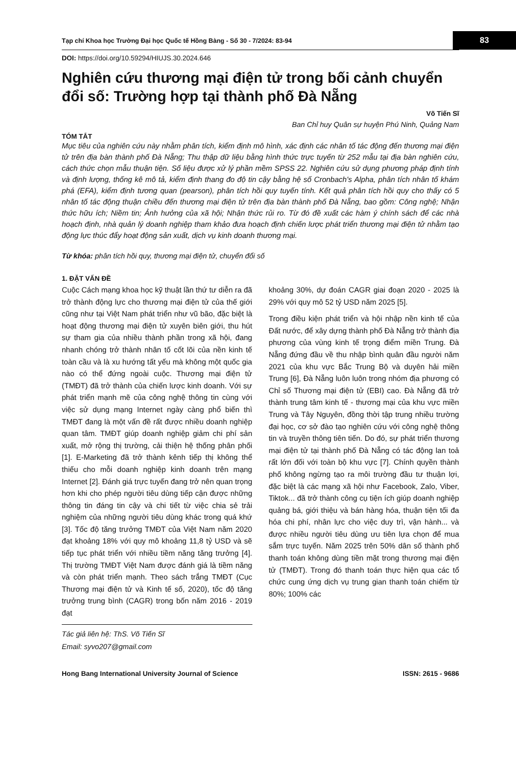Tạp chí Khoa học Trường Đại học Quốc tế Hồng Bàng - Số 30 - 7/2024: 83-94
83
DOI: https://doi.org/10.59294/HIUJS.30.2024.646
Nghiên cứu thương mại điện tử trong bối cảnh chuyển đổi số: Trường hợp tại thành phố Đà Nẵng
Võ Tiến Sĩ
Ban Chỉ huy Quân sự huyện Phú Ninh, Quảng Nam
TÓM TẮT
Mục tiêu của nghiên cứu này nhằm phân tích, kiểm định mô hình, xác định các nhân tố tác động đến thương mại điện tử trên địa bàn thành phố Đà Nẵng; Thu thập dữ liệu bằng hình thức trực tuyến từ 252 mẫu tại địa bàn nghiên cứu, cách thức chọn mẫu thuận tiện. Số liệu được xử lý phần mềm SPSS 22. Nghiên cứu sử dụng phương pháp định tính và định lượng, thống kê mô tả, kiểm định thang đo độ tin cậy bằng hệ số Cronbach's Alpha, phân tích nhân tố khám phá (EFA), kiểm định tương quan (pearson), phân tích hồi quy tuyến tính. Kết quả phân tích hồi quy cho thấy có 5 nhân tố tác động thuận chiều đến thương mại điện tử trên địa bàn thành phố Đà Nẵng, bao gồm: Công nghệ; Nhận thức hữu ích; Niềm tin; Ảnh hưởng của xã hội; Nhận thức rủi ro. Từ đó đề xuất các hàm ý chính sách để các nhà hoạch định, nhà quản lý doanh nghiệp tham khảo đưa hoạch định chiến lược phát triển thương mại điện tử nhằm tạo động lực thúc đẩy hoạt động sản xuất, dịch vụ kinh doanh thương mại.
Từ khóa: phân tích hồi quy, thương mại điện tử, chuyển đổi số
1. ĐẶT VẤN ĐỀ
Cuộc Cách mạng khoa học kỹ thuật lần thứ tư diễn ra đã trở thành động lực cho thương mại điện tử của thế giới cũng như tại Việt Nam phát triển như vũ bão, đặc biệt là hoạt động thương mại điện tử xuyên biên giới, thu hút sự tham gia của nhiều thành phần trong xã hội, đang nhanh chóng trở thành nhân tố cốt lõi của nền kinh tế toàn cầu và là xu hướng tất yếu mà không một quốc gia nào có thể đứng ngoài cuộc. Thương mại điện tử (TMĐT) đã trở thành của chiến lược kinh doanh. Với sự phát triển mạnh mẽ của công nghệ thông tin cùng với việc sử dụng mạng Internet ngày càng phổ biến thì TMĐT đang là một vấn đề rất được nhiều doanh nghiệp quan tâm. TMĐT giúp doanh nghiệp giảm chi phí sản xuất, mở rộng thị trường, cải thiện hệ thống phân phối [1]. E-Marketing đã trở thành kênh tiếp thị không thể thiếu cho mỗi doanh nghiệp kinh doanh trên mạng Internet [2]. Đánh giá trực tuyến đang trở nên quan trọng hơn khi cho phép người tiêu dùng tiếp cận được những thông tin đáng tin cậy và chi tiết từ việc chia sẻ trải nghiệm của những người tiêu dùng khác trong quá khứ [3]. Tốc độ tăng trưởng TMĐT của Việt Nam năm 2020 đạt khoảng 18% với quy mô khoảng 11,8 tỷ USD và sẽ tiếp tục phát triển với nhiều tiềm năng tăng trưởng [4]. Thị trường TMĐT Việt Nam được đánh giá là tiềm năng và còn phát triển mạnh. Theo sách trắng TMĐT (Cục Thương mại điện tử và Kinh tế số, 2020), tốc độ tăng trưởng trung bình (CAGR) trong bốn năm 2016 - 2019 đạt
Tác giả liên hệ: ThS. Võ Tiến Sĩ
Email: syvo207@gmail.com
khoảng 30%, dự đoán CAGR giai đoạn 2020 - 2025 là 29% với quy mô 52 tỷ USD năm 2025 [5].
Trong điều kiện phát triển và hội nhập nền kinh tế của Đất nước, để xây dựng thành phố Đà Nẵng trở thành địa phương của vùng kinh tế trọng điểm miền Trung. Đà Nẵng đứng đầu về thu nhập bình quân đầu người năm 2021 của khu vực Bắc Trung Bộ và duyên hải miền Trung [6], Đà Nẵng luôn luôn trong nhóm địa phương có Chỉ số Thương mại điện tử (EBI) cao. Đà Nẵng đã trở thành trung tâm kinh tế - thương mại của khu vực miền Trung và Tây Nguyên, đồng thời tập trung nhiều trường đại học, cơ sở đào tạo nghiên cứu với công nghệ thông tin và truyền thông tiên tiến. Do đó, sự phát triển thương mại điện tử tại thành phố Đà Nẵng có tác động lan toả rất lớn đối với toàn bộ khu vực [7]. Chính quyền thành phố không ngừng tạo ra môi trường đầu tư thuận lợi, đặc biệt là các mạng xã hội như Facebook, Zalo, Viber, Tiktok... đã trở thành công cụ tiện ích giúp doanh nghiệp quảng bá, giới thiệu và bán hàng hóa, thuận tiện tối đa hóa chi phí, nhân lực cho việc duy trì, vận hành... và được nhiều người tiêu dùng ưu tiên lựa chọn để mua sắm trực tuyến. Năm 2025 trên 50% dân số thành phố thanh toán không dùng tiền mặt trong thương mại điện tử (TMĐT). Trong đó thanh toán thực hiện qua các tổ chức cung ứng dịch vụ trung gian thanh toán chiếm từ 80%; 100% các
Hong Bang International University Journal of Science ISSN: 2615 - 9686